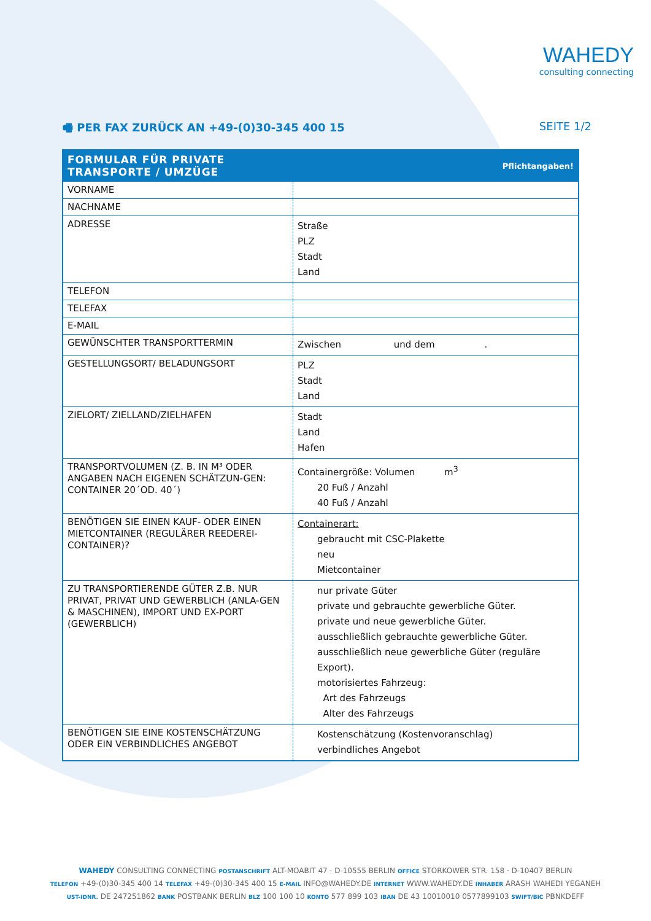WAHEDY
consulting connecting
🖷 PER FAX ZURÜCK AN +49-(0)30-345 400 15 SEITE 1/2
| FORMULAR FÜR PRIVATE TRANSPORTE / UMZÜGE | Pflichtangaben! |
| --- | --- |
| VORNAME | |
| NACHNAME | |
| ADRESSE | Straße PLZ Stadt Land |
| TELEFON | |
| TELEFAX | |
| E-MAIL | |
| GEWÜNSCHTER TRANSPORTTERMIN | Zwischen und dem . |
| GESTELLUNGSORT/ BELADUNGSORT | PLZ Stadt Land |
| ZIELORT/ ZIELLAND/ZIELHAFEN | Stadt Land Hafen |
| TRANSPORTVOLUMEN (Z. B. IN M³ ODER ANGABEN NACH EIGENEN SCHÄTZUN-GEN: CONTAINER 20´OD. 40´) | Containergröße: Volumen m<sup>3</sup> 20 Fuß / Anzahl 40 Fuß / Anzahl |
| BENÖTIGEN SIE EINEN KAUF- ODER EINEN MIETCONTAINER (REGULÄRER REEDEREI-CONTAINER)? | Containerart: gebraucht mit CSC-Plakette neu Mietcontainer |
| ZU TRANSPORTIERENDE GÜTER Z.B. NUR PRIVAT, PRIVAT UND GEWERBLICH (ANLA-GEN & MASCHINEN), IMPORT UND EX-PORT (GEWERBLICH) | nur private Güter private und gebrauchte gewerbliche Güter. private und neue gewerbliche Güter. ausschließlich gebrauchte gewerbliche Güter. ausschließlich neue gewerbliche Güter (reguläre Export). motorisiertes Fahrzeug: Art des Fahrzeugs Alter des Fahrzeugs |
| BENÖTIGEN SIE EINE KOSTENSCHÄTZUNG ODER EIN VERBINDLICHES ANGEBOT | Kostenschätzung (Kostenvoranschlag) verbindliches Angebot |
WAHEDY CONSULTING CONNECTING POSTANSCHRIFT ALT-MOABIT 47 · D-10555 BERLIN OFFICE STORKOWER STR. 158 · D-10407 BERLIN
TELEFON +49-(0)30-345 400 14 TELEFAX +49-(0)30-345 400 15 E-MAIL INFO@WAHEDY.DE INTERNET WWW.WAHEDY.DE INHABER ARASH WAHEDI YEGANEH
UST-IDNR. DE 247251862 BANK POSTBANK BERLIN BLZ 100 100 10 KONTO 577 899 103 IBAN DE 43 10010010 0577899103 SWIFT/BIC PBNKDEFF